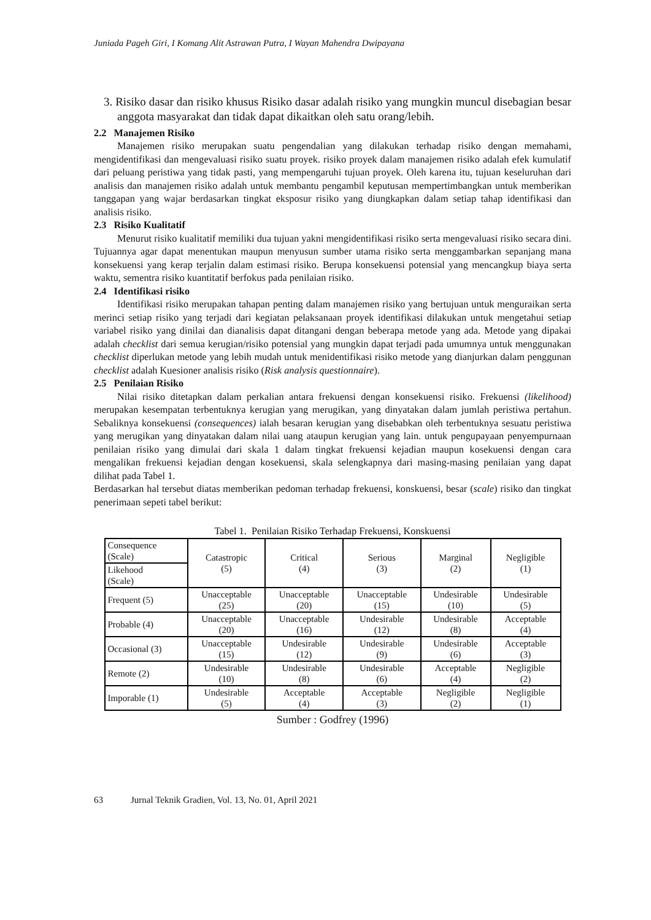Juniada Pageh Giri, I Komang Alit Astrawan Putra, I Wayan Mahendra Dwipayana
3. Risiko dasar dan risiko khusus Risiko dasar adalah risiko yang mungkin muncul disebagian besar anggota masyarakat dan tidak dapat dikaitkan oleh satu orang/lebih.
2.2 Manajemen Risiko
Manajemen risiko merupakan suatu pengendalian yang dilakukan terhadap risiko dengan memahami, mengidentifikasi dan mengevaluasi risiko suatu proyek. risiko proyek dalam manajemen risiko adalah efek kumulatif dari peluang peristiwa yang tidak pasti, yang mempengaruhi tujuan proyek. Oleh karena itu, tujuan keseluruhan dari analisis dan manajemen risiko adalah untuk membantu pengambil keputusan mempertimbangkan untuk memberikan tanggapan yang wajar berdasarkan tingkat eksposur risiko yang diungkapkan dalam setiap tahap identifikasi dan analisis risiko.
2.3 Risiko Kualitatif
Menurut risiko kualitatif memiliki dua tujuan yakni mengidentifikasi risiko serta mengevaluasi risiko secara dini. Tujuannya agar dapat menentukan maupun menyusun sumber utama risiko serta menggambarkan sepanjang mana konsekuensi yang kerap terjalin dalam estimasi risiko. Berupa konsekuensi potensial yang mencangkup biaya serta waktu, sementra risiko kuantitatif berfokus pada penilaian risiko.
2.4 Identifikasi risiko
Identifikasi risiko merupakan tahapan penting dalam manajemen risiko yang bertujuan untuk menguraikan serta merinci setiap risiko yang terjadi dari kegiatan pelaksanaan proyek identifikasi dilakukan untuk mengetahui setiap variabel risiko yang dinilai dan dianalisis dapat ditangani dengan beberapa metode yang ada. Metode yang dipakai adalah checklist dari semua kerugian/risiko potensial yang mungkin dapat terjadi pada umumnya untuk menggunakan checklist diperlukan metode yang lebih mudah untuk menidentifikasi risiko metode yang dianjurkan dalam penggunan checklist adalah Kuesioner analisis risiko (Risk analysis questionnaire).
2.5 Penilaian Risiko
Nilai risiko ditetapkan dalam perkalian antara frekuensi dengan konsekuensi risiko. Frekuensi (likelihood) merupakan kesempatan terbentuknya kerugian yang merugikan, yang dinyatakan dalam jumlah peristiwa pertahun. Sebaliknya konsekuensi (consequences) ialah besaran kerugian yang disebabkan oleh terbentuknya sesuatu peristiwa yang merugikan yang dinyatakan dalam nilai uang ataupun kerugian yang lain. untuk pengupayaan penyempurnaan penilaian risiko yang dimulai dari skala 1 dalam tingkat frekuensi kejadian maupun kosekuensi dengan cara mengalikan frekuensi kejadian dengan kosekuensi, skala selengkapnya dari masing-masing penilaian yang dapat dilihat pada Tabel 1.
Berdasarkan hal tersebut diatas memberikan pedoman terhadap frekuensi, konskuensi, besar (scale) risiko dan tingkat penerimaan sepeti tabel berikut:
Tabel 1. Penilaian Risiko Terhadap Frekuensi, Konskuensi
| Consequence (Scale) | Catastropic (5) | Critical (4) | Serious (3) | Marginal (2) | Negligible (1) |
| Likehood (Scale) | | | | | |
| Frequent (5) | Unacceptable (25) | Unacceptable (20) | Unacceptable (15) | Undesirable (10) | Undesirable (5) |
| Probable (4) | Unacceptable (20) | Unacceptable (16) | Undesirable (12) | Undesirable (8) | Acceptable (4) |
| Occasional (3) | Unacceptable (15) | Undesirable (12) | Undesirable (9) | Undesirable (6) | Acceptable (3) |
| Remote (2) | Undesirable (10) | Undesirable (8) | Undesirable (6) | Acceptable (4) | Negligible (2) |
| Imporable (1) | Undesirable (5) | Acceptable (4) | Acceptable (3) | Negligible (2) | Negligible (1) |
Sumber : Godfrey (1996)
63 Jurnal Teknik Gradien, Vol. 13, No. 01, April 2021